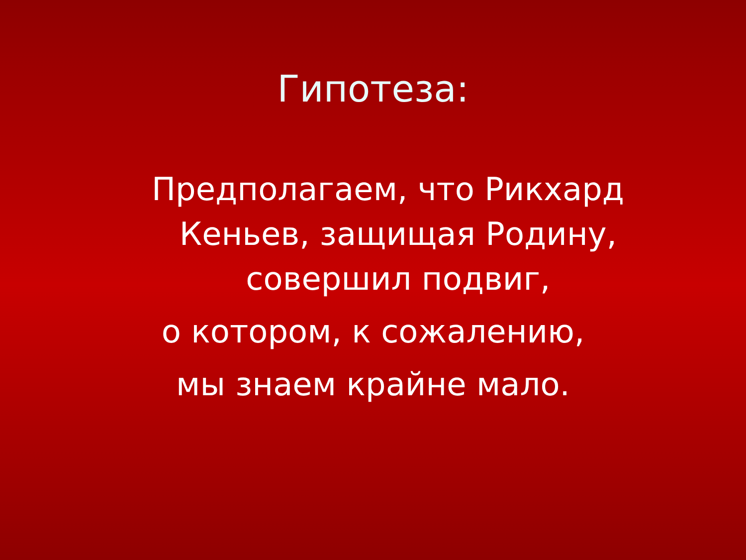Гипотеза:
Предполагаем, что Рикхард
Кеньев, защищая Родину,
совершил подвиг,
о котором, к сожалению,
мы знаем крайне мало.